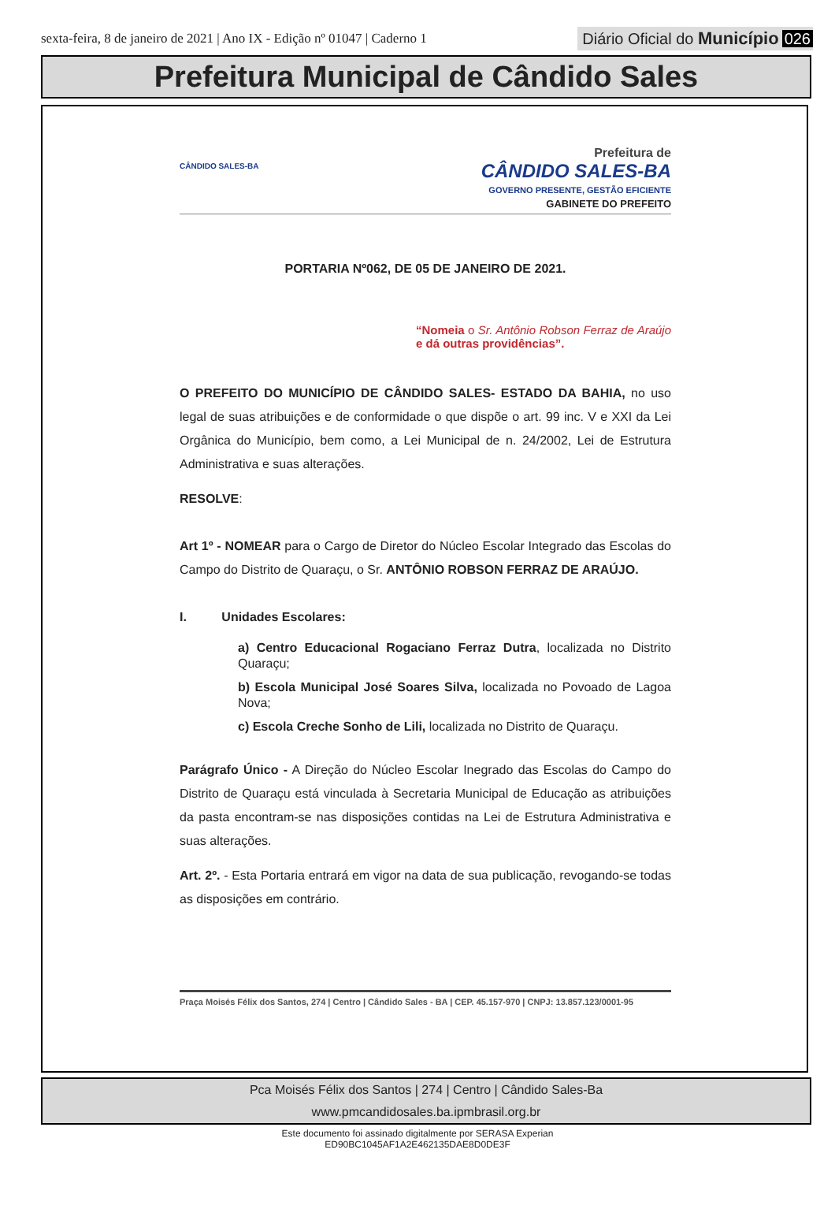sexta-feira, 8 de janeiro de 2021 | Ano IX - Edição nº 01047 | Caderno 1
Diário Oficial do Município 026
Prefeitura Municipal de Cândido Sales
CÂNDIDO SALES-BA
Prefeitura de
CÂNDIDO SALES-BA
GOVERNO PRESENTE, GESTÃO EFICIENTE
GABINETE DO PREFEITO
PORTARIA Nº062, DE 05 DE JANEIRO DE 2021.
“Nomeia o Sr. Antônio Robson Ferraz de Araújo e dá outras providências”.
O PREFEITO DO MUNICÍPIO DE CÂNDIDO SALES- ESTADO DA BAHIA, no uso legal de suas atribuições e de conformidade o que dispõe o art. 99 inc. V e XXI da Lei Orgânica do Município, bem como, a Lei Municipal de n. 24/2002, Lei de Estrutura Administrativa e suas alterações.
RESOLVE:
Art 1º - NOMEAR para o Cargo de Diretor do Núcleo Escolar Integrado das Escolas do Campo do Distrito de Quaraçu, o Sr. ANTÔNIO ROBSON FERRAZ DE ARAÚJO.
I. Unidades Escolares:
a) Centro Educacional Rogaciano Ferraz Dutra, localizada no Distrito Quaraçu;
b) Escola Municipal José Soares Silva, localizada no Povoado de Lagoa Nova;
c) Escola Creche Sonho de Lili, localizada no Distrito de Quaraçu.
Parágrafo Único - A Direção do Núcleo Escolar Inegrado das Escolas do Campo do Distrito de Quaraçu está vinculada à Secretaria Municipal de Educação as atribuições da pasta encontram-se nas disposições contidas na Lei de Estrutura Administrativa e suas alterações.
Art. 2º. - Esta Portaria entrará em vigor na data de sua publicação, revogando-se todas as disposições em contrário.
Praça Moisés Félix dos Santos, 274 | Centro | Cândido Sales - BA | CEP. 45.157-970 | CNPJ: 13.857.123/0001-95
Pca Moisés Félix dos Santos | 274 | Centro | Cândido Sales-Ba
www.pmcandidosales.ba.ipmbrasil.org.br
Este documento foi assinado digitalmente por SERASA Experian
ED90BC1045AF1A2E462135DAE8D0DE3F